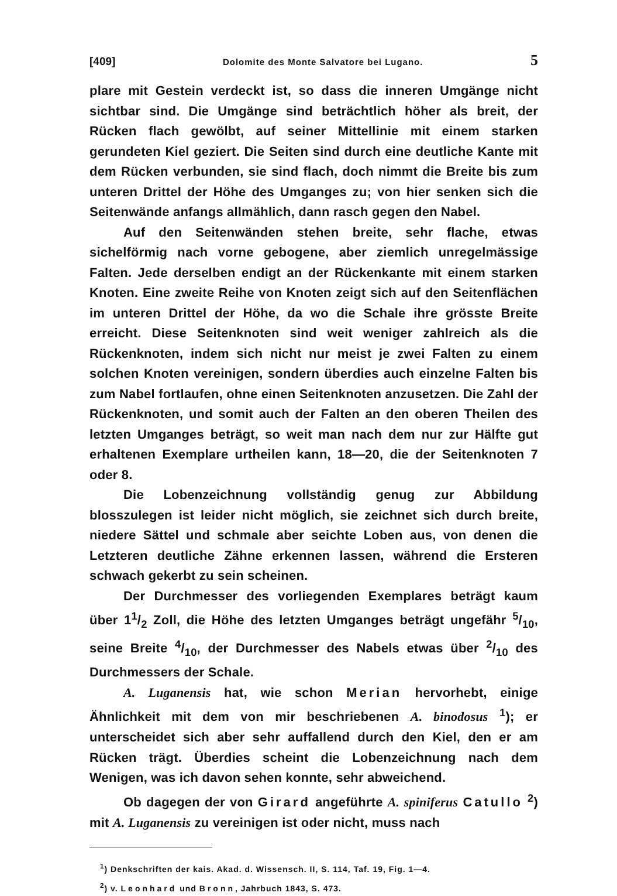[409] Dolomite des Monte Salvatore bei Lugano. 5
plare mit Gestein verdeckt ist, so dass die inneren Umgänge nicht sichtbar sind. Die Umgänge sind beträchtlich höher als breit, der Rücken flach gewölbt, auf seiner Mittellinie mit einem starken gerundeten Kiel geziert. Die Seiten sind durch eine deutliche Kante mit dem Rücken verbunden, sie sind flach, doch nimmt die Breite bis zum unteren Drittel der Höhe des Umganges zu; von hier senken sich die Seitenwände anfangs allmählich, dann rasch gegen den Nabel.
Auf den Seitenwänden stehen breite, sehr flache, etwas sichelförmig nach vorne gebogene, aber ziemlich unregelmässige Falten. Jede derselben endigt an der Rückenkante mit einem starken Knoten. Eine zweite Reihe von Knoten zeigt sich auf den Seitenflächen im unteren Drittel der Höhe, da wo die Schale ihre grösste Breite erreicht. Diese Seitenknoten sind weit weniger zahlreich als die Rückenknoten, indem sich nicht nur meist je zwei Falten zu einem solchen Knoten vereinigen, sondern überdies auch einzelne Falten bis zum Nabel fortlaufen, ohne einen Seitenknoten anzusetzen. Die Zahl der Rückenknoten, und somit auch der Falten an den oberen Theilen des letzten Umganges beträgt, so weit man nach dem nur zur Hälfte gut erhaltenen Exemplare urtheilen kann, 18—20, die der Seitenknoten 7 oder 8.
Die Lobenzeichnung vollständig genug zur Abbildung blosszulegen ist leider nicht möglich, sie zeichnet sich durch breite, niedere Sättel und schmale aber seichte Loben aus, von denen die Letzteren deutliche Zähne erkennen lassen, während die Ersteren schwach gekerbt zu sein scheinen.
Der Durchmesser des vorliegenden Exemplares beträgt kaum über 11/2 Zoll, die Höhe des letzten Umganges beträgt ungefähr 5/10, seine Breite 4/10, der Durchmesser des Nabels etwas über 2/10 des Durchmessers der Schale.
A. Luganensis hat, wie schon Merian hervorhebt, einige Ähnlichkeit mit dem von mir beschriebenen A. binodosus <sup>1</sup>); er unterscheidet sich aber sehr auffallend durch den Kiel, den er am Rücken trägt. Überdies scheint die Lobenzeichnung nach dem Wenigen, was ich davon sehen konnte, sehr abweichend.
Ob dagegen der von Girard angeführte A. spiniferus Catullo <sup>2</sup>) mit A. Luganensis zu vereinigen ist oder nicht, muss nach
<sup>1</sup>) Denkschriften der kais. Akad. d. Wissensch. II, S. 114, Taf. 19, Fig. 1—4.
<sup>2</sup>) v. Leonhard und Bronn, Jahrbuch 1843, S. 473.